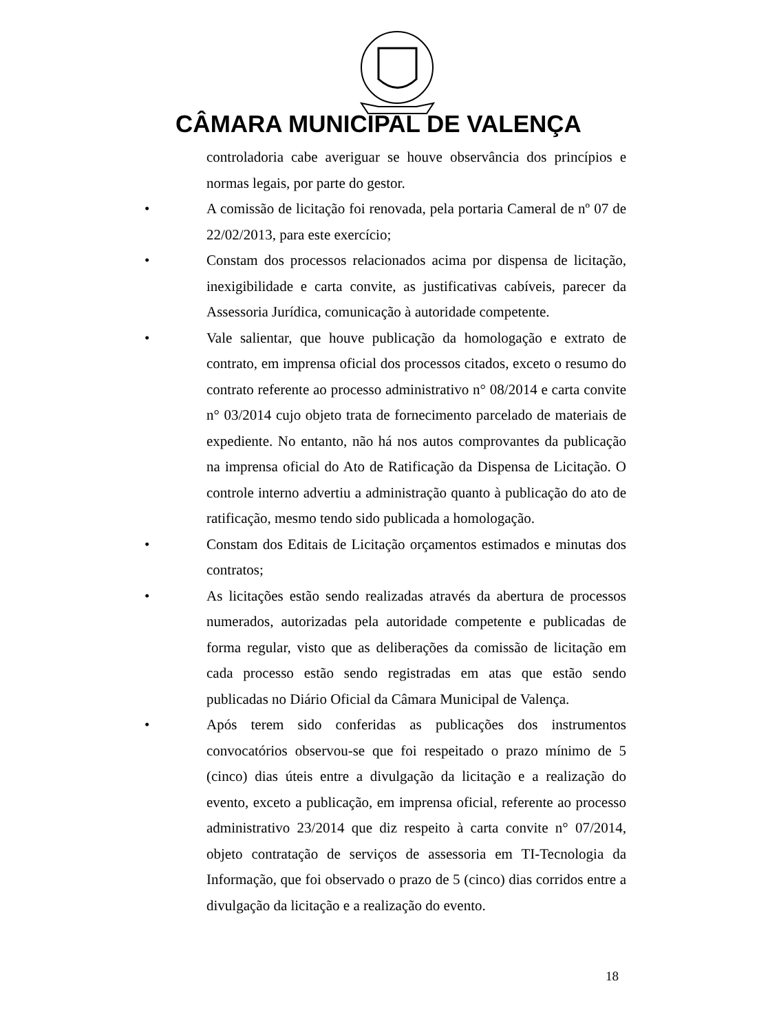CÂMARA MUNICIPAL DE VALENÇA
controladoria cabe averiguar se houve observância dos princípios e normas legais, por parte do gestor.
• A comissão de licitação foi renovada, pela portaria Cameral de nº 07 de 22/02/2013, para este exercício;
• Constam dos processos relacionados acima por dispensa de licitação, inexigibilidade e carta convite, as justificativas cabíveis, parecer da Assessoria Jurídica, comunicação à autoridade competente.
• Vale salientar, que houve publicação da homologação e extrato de contrato, em imprensa oficial dos processos citados, exceto o resumo do contrato referente ao processo administrativo n° 08/2014 e carta convite n° 03/2014 cujo objeto trata de fornecimento parcelado de materiais de expediente. No entanto, não há nos autos comprovantes da publicação na imprensa oficial do Ato de Ratificação da Dispensa de Licitação. O controle interno advertiu a administração quanto à publicação do ato de ratificação, mesmo tendo sido publicada a homologação.
• Constam dos Editais de Licitação orçamentos estimados e minutas dos contratos;
• As licitações estão sendo realizadas através da abertura de processos numerados, autorizadas pela autoridade competente e publicadas de forma regular, visto que as deliberações da comissão de licitação em cada processo estão sendo registradas em atas que estão sendo publicadas no Diário Oficial da Câmara Municipal de Valença.
• Após terem sido conferidas as publicações dos instrumentos convocatórios observou-se que foi respeitado o prazo mínimo de 5 (cinco) dias úteis entre a divulgação da licitação e a realização do evento, exceto a publicação, em imprensa oficial, referente ao processo administrativo 23/2014 que diz respeito à carta convite n° 07/2014, objeto contratação de serviços de assessoria em TI-Tecnologia da Informação, que foi observado o prazo de 5 (cinco) dias corridos entre a divulgação da licitação e a realização do evento.
18